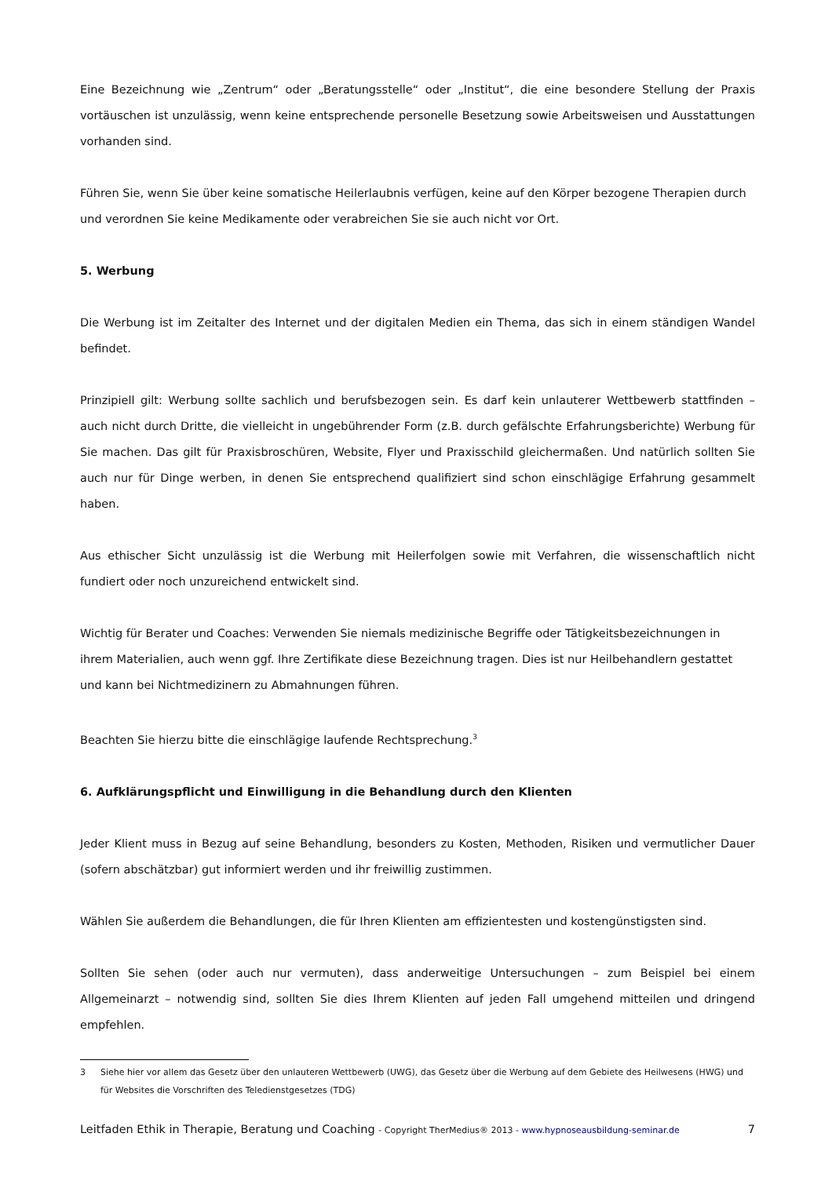Eine Bezeichnung wie „Zentrum“ oder „Beratungsstelle“ oder „Institut“, die eine besondere Stellung der Praxis vortäuschen ist unzulässig, wenn keine entsprechende personelle Besetzung sowie Arbeitsweisen und Ausstattungen vorhanden sind.
Führen Sie, wenn Sie über keine somatische Heilerlaubnis verfügen, keine auf den Körper bezogene Therapien durch und verordnen Sie keine Medikamente oder verabreichen Sie sie auch nicht vor Ort.
5. Werbung
Die Werbung ist im Zeitalter des Internet und der digitalen Medien ein Thema, das sich in einem ständigen Wandel befindet.
Prinzipiell gilt: Werbung sollte sachlich und berufsbezogen sein. Es darf kein unlauterer Wettbewerb stattfinden – auch nicht durch Dritte, die vielleicht in ungebührender Form (z.B. durch gefälschte Erfahrungsberichte) Werbung für Sie machen. Das gilt für Praxisbroschüren, Website, Flyer und Praxisschild gleichermaßen. Und natürlich sollten Sie auch nur für Dinge werben, in denen Sie entsprechend qualifiziert sind schon einschlägige Erfahrung gesammelt haben.
Aus ethischer Sicht unzulässig ist die Werbung mit Heilerfolgen sowie mit Verfahren, die wissenschaftlich nicht fundiert oder noch unzureichend entwickelt sind.
Wichtig für Berater und Coaches: Verwenden Sie niemals medizinische Begriffe oder Tätigkeitsbezeichnungen in ihrem Materialien, auch wenn ggf. Ihre Zertifikate diese Bezeichnung tragen. Dies ist nur Heilbehandlern gestattet und kann bei Nichtmedizinern zu Abmahnungen führen.
Beachten Sie hierzu bitte die einschlägige laufende Rechtsprechung.<sup>3</sup>
6. Aufklärungspflicht und Einwilligung in die Behandlung durch den Klienten
Jeder Klient muss in Bezug auf seine Behandlung, besonders zu Kosten, Methoden, Risiken und vermutlicher Dauer (sofern abschätzbar) gut informiert werden und ihr freiwillig zustimmen.
Wählen Sie außerdem die Behandlungen, die für Ihren Klienten am effizientesten und kostengünstigsten sind.
Sollten Sie sehen (oder auch nur vermuten), dass anderweitige Untersuchungen – zum Beispiel bei einem Allgemeinarzt – notwendig sind, sollten Sie dies Ihrem Klienten auf jeden Fall umgehend mitteilen und dringend empfehlen.
3 Siehe hier vor allem das Gesetz über den unlauteren Wettbewerb (UWG), das Gesetz über die Werbung auf dem Gebiete des Heilwesens (HWG) und für Websites die Vorschriften des Teledienstgesetzes (TDG)
Leitfaden Ethik in Therapie, Beratung und Coaching - Copyright TherMedius® 2013 - www.hypnoseausbildung-seminar.de 7